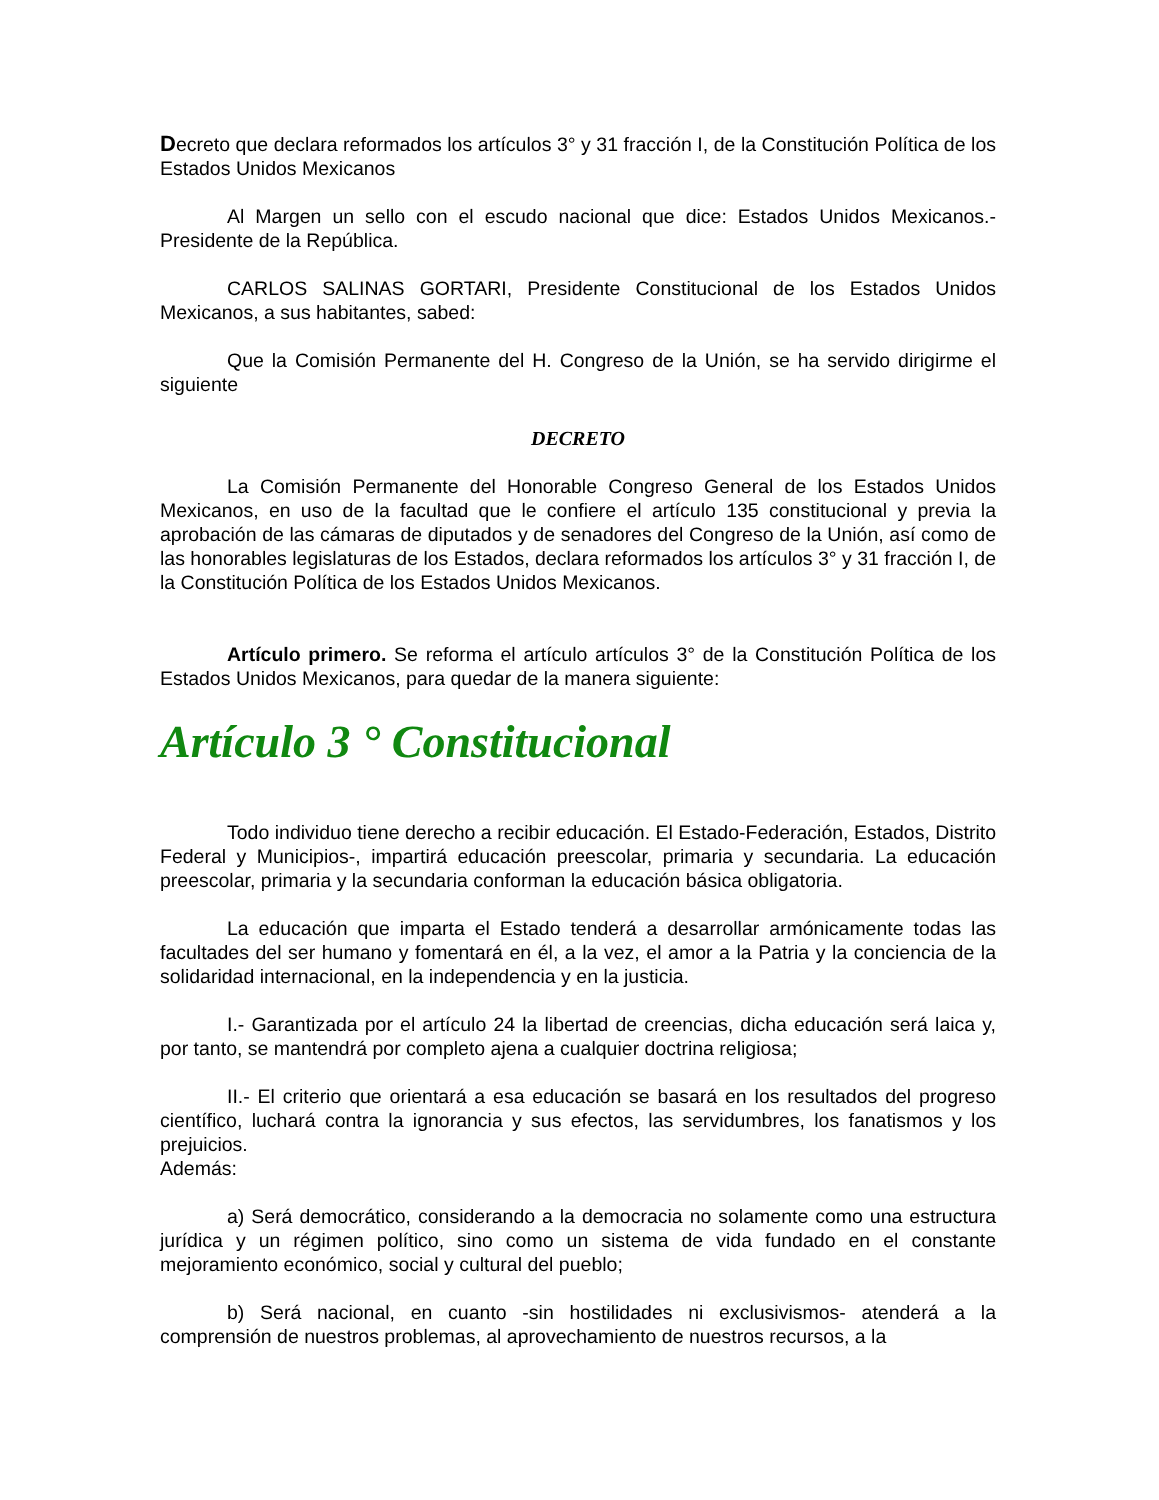Decreto que declara reformados los artículos 3° y 31 fracción I, de la Constitución Política de los Estados Unidos Mexicanos
Al Margen un sello con el escudo nacional que dice: Estados Unidos Mexicanos.- Presidente de la República.
CARLOS SALINAS GORTARI, Presidente Constitucional de los Estados Unidos Mexicanos, a sus habitantes, sabed:
Que la Comisión Permanente del H. Congreso de la Unión, se ha servido dirigirme el siguiente
DECRETO
La Comisión Permanente del Honorable Congreso General de los Estados Unidos Mexicanos, en uso de la facultad que le confiere el artículo 135 constitucional y previa la aprobación de las cámaras de diputados y de senadores del Congreso de la Unión, así como de las honorables legislaturas de los Estados, declara reformados los artículos 3° y 31 fracción I, de la Constitución Política de los Estados Unidos Mexicanos.
Artículo primero. Se reforma el artículo artículos 3° de la Constitución Política de los Estados Unidos Mexicanos, para quedar de la manera siguiente:
Artículo 3 ° Constitucional
Todo individuo tiene derecho a recibir educación. El Estado-Federación, Estados, Distrito Federal y Municipios-, impartirá educación preescolar, primaria y secundaria. La educación preescolar, primaria y la secundaria conforman la educación básica obligatoria.
La educación que imparta el Estado tenderá a desarrollar armónicamente todas las facultades del ser humano y fomentará en él, a la vez, el amor a la Patria y la conciencia de la solidaridad internacional, en la independencia y en la justicia.
I.- Garantizada por el artículo 24 la libertad de creencias, dicha educación será laica y, por tanto, se mantendrá por completo ajena a cualquier doctrina religiosa;
II.- El criterio que orientará a esa educación se basará en los resultados del progreso científico, luchará contra la ignorancia y sus efectos, las servidumbres, los fanatismos y los prejuicios.
Además:
a) Será democrático, considerando a la democracia no solamente como una estructura jurídica y un régimen político, sino como un sistema de vida fundado en el constante mejoramiento económico, social y cultural del pueblo;
b) Será nacional, en cuanto -sin hostilidades ni exclusivismos- atenderá a la comprensión de nuestros problemas, al aprovechamiento de nuestros recursos, a la